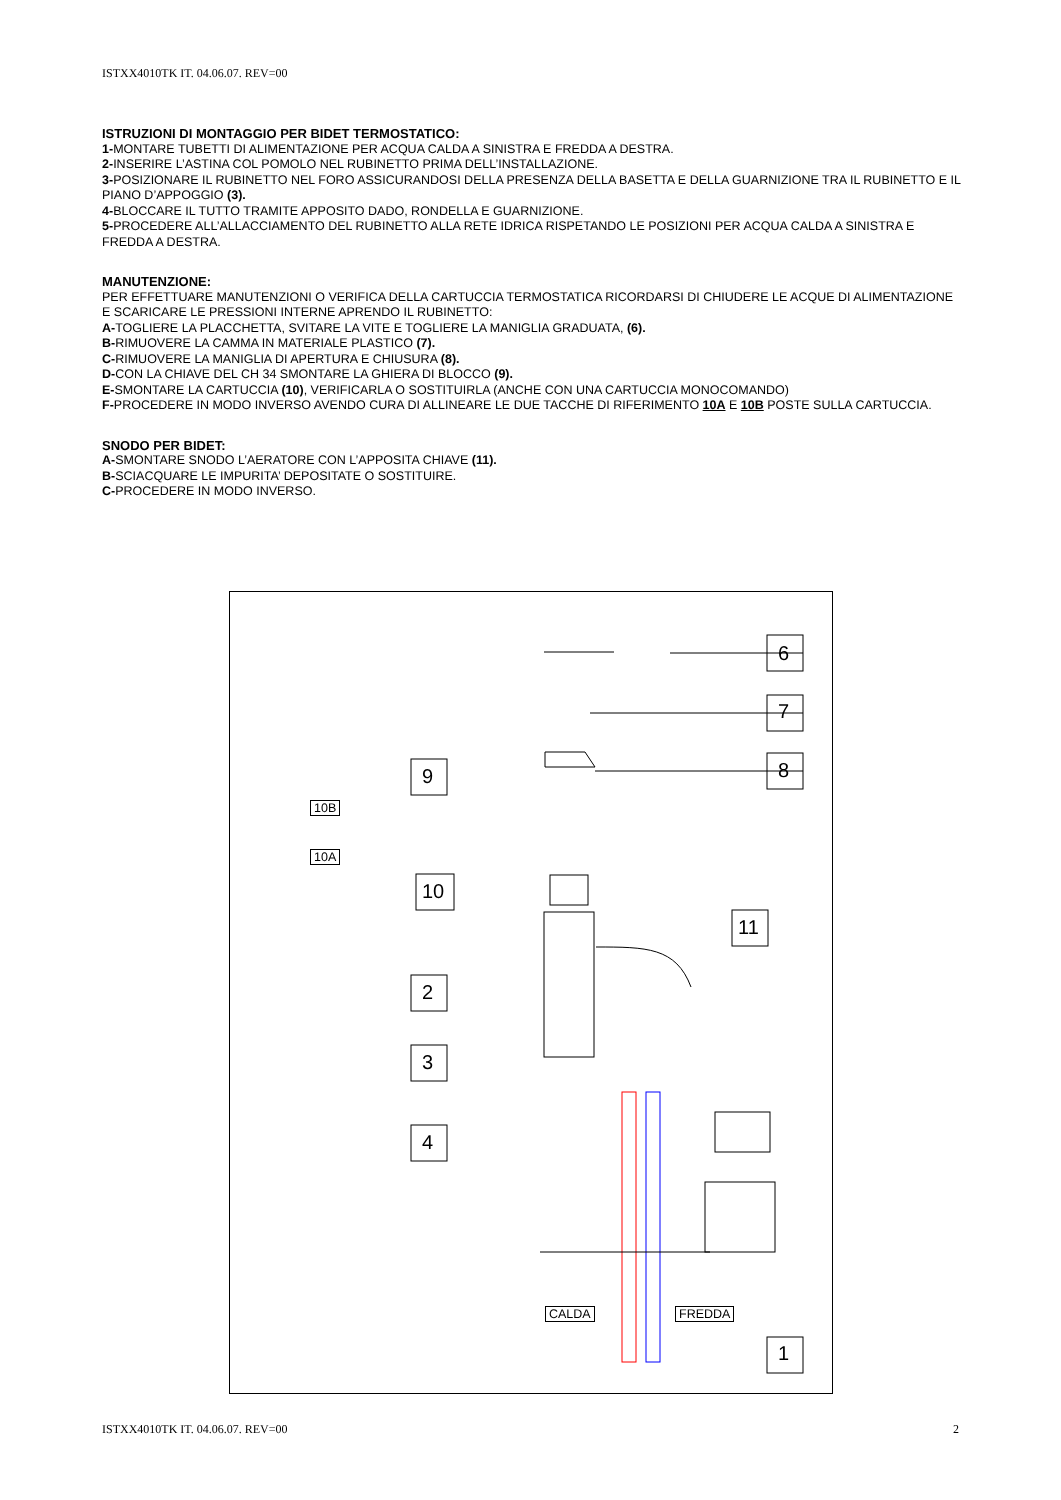ISTXX4010TK IT. 04.06.07. REV=00
ISTRUZIONI DI MONTAGGIO PER BIDET TERMOSTATICO:
1-MONTARE TUBETTI DI ALIMENTAZIONE PER ACQUA CALDA A SINISTRA E FREDDA A DESTRA.
2-INSERIRE L’ASTINA COL POMOLO NEL RUBINETTO PRIMA DELL’INSTALLAZIONE.
3-POSIZIONARE IL RUBINETTO NEL FORO ASSICURANDOSI DELLA PRESENZA DELLA BASETTA E DELLA GUARNIZIONE TRA IL RUBINETTO E IL PIANO D’APPOGGIO (3).
4-BLOCCARE IL TUTTO TRAMITE APPOSITO DADO, RONDELLA E GUARNIZIONE.
5-PROCEDERE ALL’ALLACCIAMENTO DEL RUBINETTO ALLA RETE IDRICA RISPETANDO LE POSIZIONI PER ACQUA CALDA A SINISTRA E FREDDA A DESTRA.
MANUTENZIONE:
PER EFFETTUARE MANUTENZIONI O VERIFICA DELLA CARTUCCIA TERMOSTATICA RICORDARSI DI CHIUDERE LE ACQUE DI ALIMENTAZIONE E SCARICARE LE PRESSIONI INTERNE APRENDO IL RUBINETTO:
A-TOGLIERE LA PLACCHETTA, SVITARE LA VITE E TOGLIERE LA MANIGLIA GRADUATA, (6).
B-RIMUOVERE LA CAMMA IN MATERIALE PLASTICO (7).
C-RIMUOVERE LA MANIGLIA DI APERTURA E CHIUSURA (8).
D-CON LA CHIAVE DEL CH 34 SMONTARE LA GHIERA DI BLOCCO (9).
E-SMONTARE LA CARTUCCIA (10), VERIFICARLA O SOSTITUIRLA (ANCHE CON UNA CARTUCCIA MONOCOMANDO)
F-PROCEDERE IN MODO INVERSO AVENDO CURA DI ALLINEARE LE DUE TACCHE DI RIFERIMENTO 10A E 10B POSTE SULLA CARTUCCIA.
SNODO PER BIDET:
A-SMONTARE SNODO L’AERATORE CON L’APPOSITA CHIAVE (11).
B-SCIACQUARE LE IMPURITA’ DEPOSITATE O SOSTITUIRE.
C-PROCEDERE IN MODO INVERSO.
6
7
8 9
10B
10A
10
11
2
3
4
CALDA FREDDA
1
ISTXX4010TK IT. 04.06.07. REV=00 2